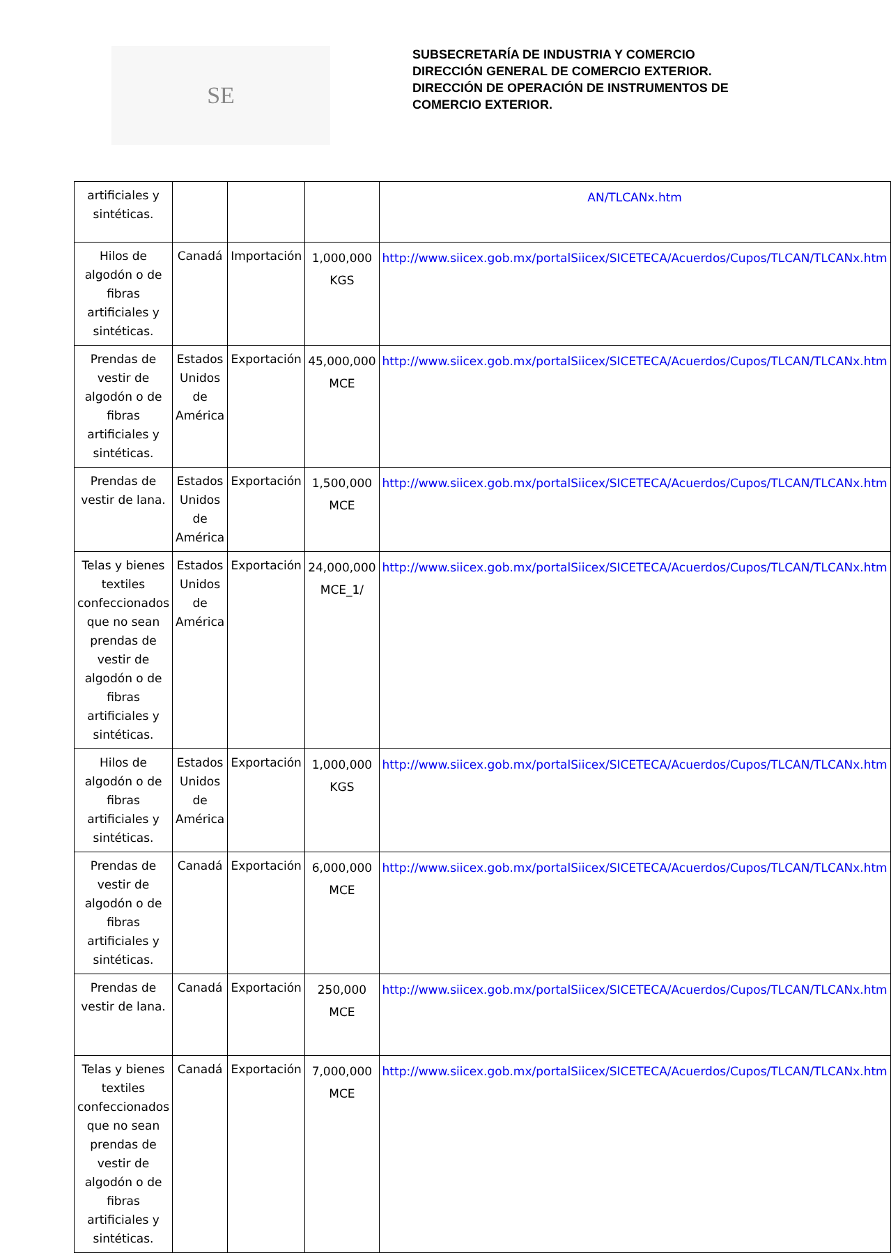SE
SUBSECRETARÍA DE INDUSTRIA Y COMERCIO
DIRECCIÓN GENERAL DE COMERCIO EXTERIOR.
DIRECCIÓN DE OPERACIÓN DE INSTRUMENTOS DE
COMERCIO EXTERIOR.
| artificiales y sintéticas. | | | | AN/TLCANx.htm |
| Hilos de algodón o de fibras artificiales y sintéticas. | Canadá | Importación | 1,000,000 KGS | http://www.siicex.gob.mx/portalSiicex/SICETECA/Acuerdos/Cupos/TLCAN/TLCANx.htm |
| Prendas de vestir de algodón o de fibras artificiales y sintéticas. | Estados Unidos de América | Exportación | 45,000,000 MCE | http://www.siicex.gob.mx/portalSiicex/SICETECA/Acuerdos/Cupos/TLCAN/TLCANx.htm |
| Prendas de vestir de lana. | Estados Unidos de América | Exportación | 1,500,000 MCE | http://www.siicex.gob.mx/portalSiicex/SICETECA/Acuerdos/Cupos/TLCAN/TLCANx.htm |
| Telas y bienes textiles confeccionados que no sean prendas de vestir de algodón o de fibras artificiales y sintéticas. | Estados Unidos de América | Exportación | 24,000,000 MCE_1/ | http://www.siicex.gob.mx/portalSiicex/SICETECA/Acuerdos/Cupos/TLCAN/TLCANx.htm |
| Hilos de algodón o de fibras artificiales y sintéticas. | Estados Unidos de América | Exportación | 1,000,000 KGS | http://www.siicex.gob.mx/portalSiicex/SICETECA/Acuerdos/Cupos/TLCAN/TLCANx.htm |
| Prendas de vestir de algodón o de fibras artificiales y sintéticas. | Canadá | Exportación | 6,000,000 MCE | http://www.siicex.gob.mx/portalSiicex/SICETECA/Acuerdos/Cupos/TLCAN/TLCANx.htm |
| Prendas de vestir de lana. | Canadá | Exportación | 250,000 MCE | http://www.siicex.gob.mx/portalSiicex/SICETECA/Acuerdos/Cupos/TLCAN/TLCANx.htm |
| Telas y bienes textiles confeccionados que no sean prendas de vestir de algodón o de fibras artificiales y sintéticas. | Canadá | Exportación | 7,000,000 MCE | http://www.siicex.gob.mx/portalSiicex/SICETECA/Acuerdos/Cupos/TLCAN/TLCANx.htm |